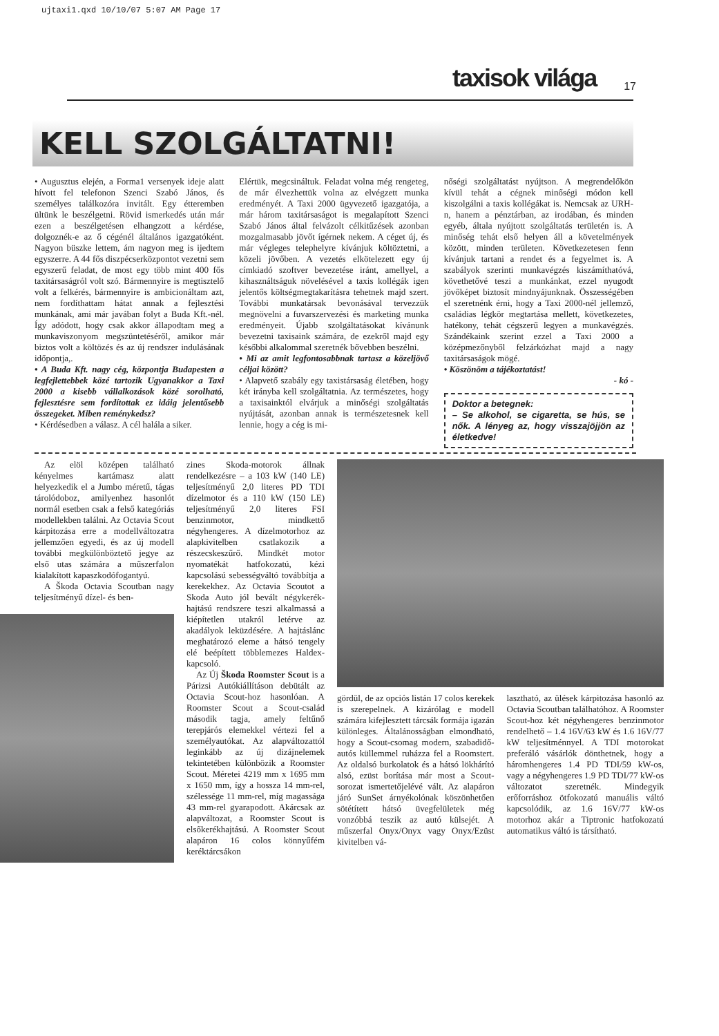ujtaxi1.qxd 10/10/07 5:07 AM Page 17
taxisok világa 17
KELL SZOLGÁLTATNI!
• Augusztus elején, a Forma1 versenyek ideje alatt hívott fel telefonon Szenci Szabó János, és személyes találkozóra invitált. Egy étteremben ültünk le beszélgetni. Rövid ismerkedés után már ezen a beszélgetésen elhangzott a kérdése, dolgoznék-e az ő cégénél általános igazgatóként. Nagyon büszke lettem, ám nagyon meg is ijedtem egyszerre. A 44 fős diszpécserközpontot vezetni sem egyszerű feladat, de most egy több mint 400 fős taxitársaságról volt szó. Bármennyire is megtisztelő volt a felkérés, bármennyire is ambicionáltam azt, nem fordíthattam hátat annak a fejlesztési munkának, ami már javában folyt a Buda Kft.-nél. Így adódott, hogy csak akkor állapodtam meg a munkaviszonyom megszüntetéséről, amikor már biztos volt a költözés és az új rendszer indulásának időpontja,.
• A Buda Kft. nagy cég, központja Budapesten a legfejlettebbek közé tartozik Ugyanakkor a Taxi 2000 a kisebb vállalkozások közé sorolható, fejlesztésre sem fordítottak ez idáig jelentősebb összegeket. Miben reménykedsz?
• Kérdésedben a válasz. A cél halála a siker.
Elértük, megcsináltuk. Feladat volna még rengeteg, de már élvezhettük volna az elvégzett munka eredményét. A Taxi 2000 ügyvezető igazgatója, a már három taxitársaságot is megalapított Szenci Szabó János által felvázolt célkitűzések azonban mozgalmasabb jövőt ígérnek nekem. A céget új, és már végleges telephelyre kívánjuk költöztetni, a közeli jövőben. A vezetés elkötelezett egy új címkiadó szoftver bevezetése iránt, amellyel, a kihasználtságuk növelésével a taxis kollégák igen jelentős költségmegtakarításra tehetnek majd szert. További munkatársak bevonásával tervezzük megnövelni a fuvarszervezési és marketing munka eredményeit. Újabb szolgáltatásokat kívánunk bevezetni taxisaink számára, de ezekről majd egy későbbi alkalommal szeretnék bővebben beszélni.
• Mi az amit legfontosabbnak tartasz a közeljövő céljai között?
• Alapvető szabály egy taxistársaság életében, hogy két irányba kell szolgáltatnia. Az természetes, hogy a taxisainktól elvárjuk a minőségi szolgáltatás nyújtását, azonban annak is természetesnek kell lennie, hogy a cég is mi-
nőségi szolgáltatást nyújtson. A megrendelőkön kívül tehát a cégnek minőségi módon kell kiszolgálni a taxis kollégákat is. Nemcsak az URH-n, hanem a pénztárban, az irodában, és minden egyéb, általa nyújtott szolgáltatás területén is. A minőség tehát első helyen áll a követelmények között, minden területen. Következetesen fenn kívánjuk tartani a rendet és a fegyelmet is. A szabályok szerinti munkavégzés kiszámíthatóvá, követhetővé teszi a munkánkat, ezzel nyugodt jövőképet biztosít mindnyájunknak. Összességében el szeretnénk érni, hogy a Taxi 2000-nél jellemző, családias légkör megtartása mellett, következetes, hatékony, tehát cégszerű legyen a munkavégzés. Szándékaink szerint ezzel a Taxi 2000 a középmezőnyből felzárkózhat majd a nagy taxitársaságok mögé.
• Köszönöm a tájékoztatást!
- kó -
Doktor a betegnek:
– Se alkohol, se cigaretta, se hús, se nők. A lényeg az, hogy visszajöjjön az életkedve!
Az elöl középen található kényelmes kartámasz alatt helyezkedik el a Jumbo méretű, tágas tárolódoboz, amilyenhez hasonlót normál esetben csak a felső kategóriás modellekben találni. Az Octavia Scout kárpitozása erre a modellváltozatra jellemzően egyedi, és az új modell további megkülönböztető jegye az első utas számára a műszerfalon kialakított kapaszkodófogantyú.
A Škoda Octavia Scoutban nagy teljesítményű dízel- és ben-
zines Skoda-motorok állnak rendelkezésre – a 103 kW (140 LE) teljesítményű 2,0 literes PD TDI dízelmotor és a 110 kW (150 LE) teljesítményű 2,0 literes FSI benzinmotor, mindkettő négyhengeres. A dízelmotorhoz az alapkivitelben csatlakozik a részecskeszűrő. Mindkét motor nyomatékát hatfokozatú, kézi kapcsolású sebességváltó továbbítja a kerekekhez. Az Octavia Scoutot a Skoda Auto jól bevált négykerék-hajtású rendszere teszi alkalmassá a kiépítetlen utakról letérve az akadályok leküzdésére. A hajtáslánc meghatározó eleme a hátsó tengely elé beépített többlemezes Haldex-kapcsoló.
Az Új Škoda Roomster Scout is a Párizsi Autókiállításon debütált az Octavia Scout-hoz hasonlóan. A Roomster Scout a Scout-család második tagja, amely feltűnő terepjárós elemekkel vértezi fel a személyautókat. Az alapváltozattól leginkább az új dizájnelemek tekintetében különbözik a Roomster Scout. Méretei 4219 mm x 1695 mm x 1650 mm, így a hossza 14 mm-rel, szélessége 11 mm-rel, míg magassága 43 mm-rel gyarapodott. Akárcsak az alapváltozat, a Roomster Scout is elsőkerékhajtású. A Roomster Scout alapáron 16 colos könnyűfém keréktárcsákon
gördül, de az opciós listán 17 colos kerekek is szerepelnek. A kizárólag e modell számára kifejlesztett tárcsák formája igazán különleges. Általánosságban elmondható, hogy a Scout-csomag modern, szabadidő-autós küllemmel ruházza fel a Roomstert. Az oldalsó burkolatok és a hátsó lökhárító alsó, ezüst borítása már most a Scout-sorozat ismertetőjelévé vált. Az alapáron járó SunSet árnyékolónak köszönhetően sötétített hátsó üvegfelületek még vonzóbbá teszik az autó külsejét. A műszerfal Onyx/Onyx vagy Onyx/Ezüst kivitelben vá-
lasztható, az ülések kárpitozása hasonló az Octavia Scoutban találhatóhoz. A Roomster Scout-hoz két négyhengeres benzinmotor rendelhető – 1.4 16V/63 kW és 1.6 16V/77 kW teljesítménnyel. A TDI motorokat preferáló vásárlók dönthetnek, hogy a háromhengeres 1.4 PD TDI/59 kW-os, vagy a négyhengeres 1.9 PD TDI/77 kW-os változatot szeretnék. Mindegyik erőforráshoz ötfokozatú manuális váltó kapcsolódik, az 1.6 16V/77 kW-os motorhoz akár a Tiptronic hatfokozatú automatikus váltó is társítható.